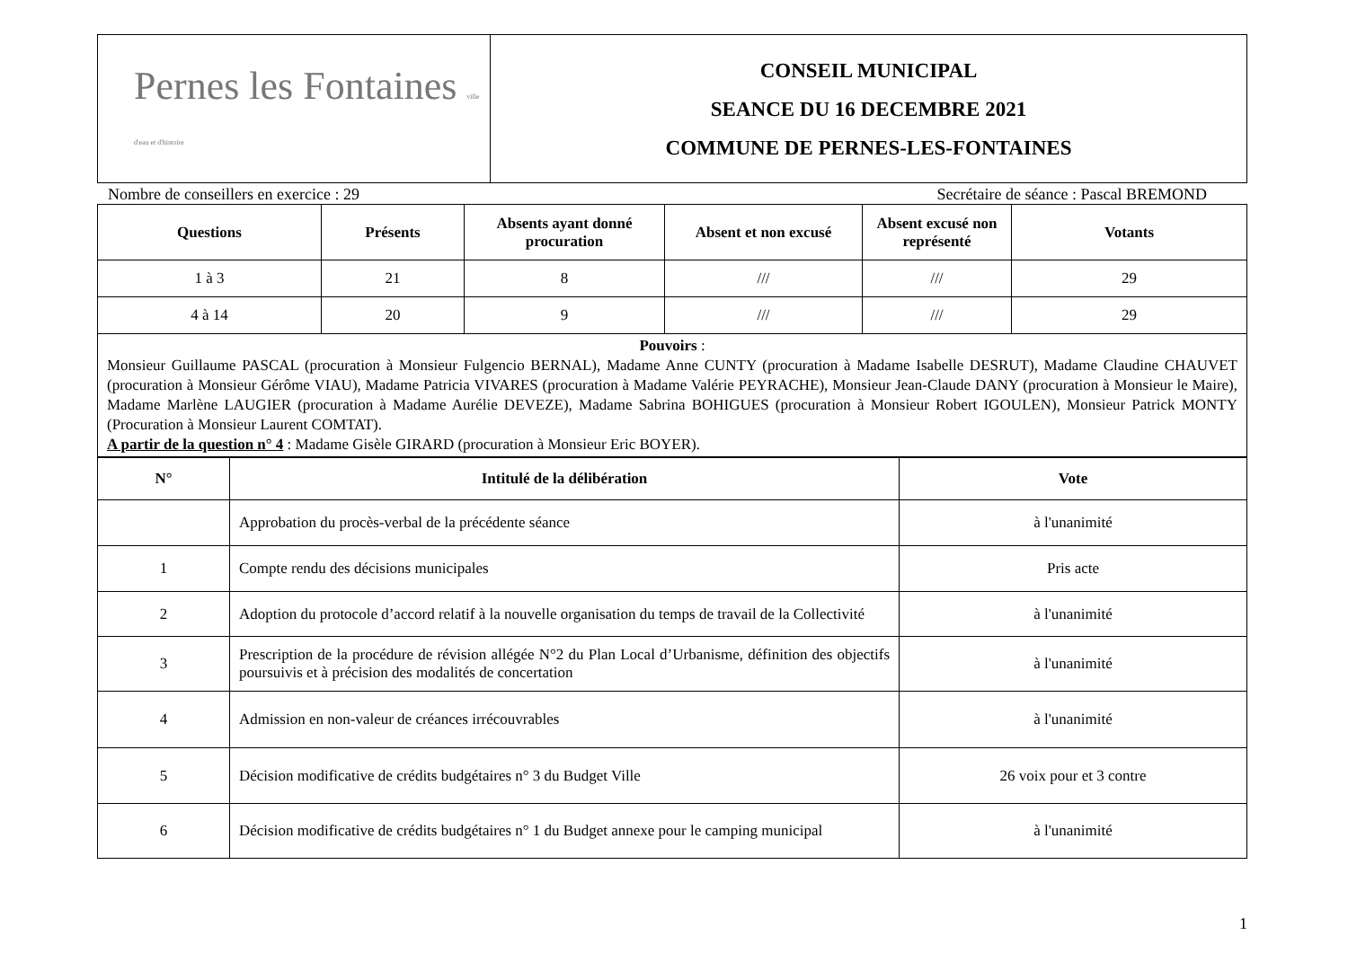| Pernes les Fontaines ville d'eau et d'histoire | CONSEIL MUNICIPAL SEANCE DU 16 DECEMBRE 2021 COMMUNE DE PERNES-LES-FONTAINES |
Nombre de conseillers en exercice : 29 Secrétaire de séance : Pascal BREMOND
| Questions | Présents | Absents ayant donné procuration | Absent et non excusé | Absent excusé non représenté | Votants |
| --- | --- | --- | --- | --- | --- |
| 1 à 3 | 21 | 8 | /// | /// | 29 |
| 4 à 14 | 20 | 9 | /// | /// | 29 |
| Pouvoirs : Monsieur Guillaume PASCAL (procuration à Monsieur Fulgencio BERNAL), Madame Anne CUNTY (procuration à Madame Isabelle DESRUT), Madame Claudine CHAUVET (procuration à Monsieur Gérôme VIAU), Madame Patricia VIVARES (procuration à Madame Valérie PEYRACHE), Monsieur Jean-Claude DANY (procuration à Monsieur le Maire), Madame Marlène LAUGIER (procuration à Madame Aurélie DEVEZE), Madame Sabrina BOHIGUES (procuration à Monsieur Robert IGOULEN), Monsieur Patrick MONTY (Procuration à Monsieur Laurent COMTAT). A partir de la question n° 4 : Madame Gisèle GIRARD (procuration à Monsieur Eric BOYER). | | | | | |
| N° | Intitulé de la délibération | Vote |
| --- | --- | --- |
| | Approbation du procès-verbal de la précédente séance | à l'unanimité |
| 1 | Compte rendu des décisions municipales | Pris acte |
| 2 | Adoption du protocole d’accord relatif à la nouvelle organisation du temps de travail de la Collectivité | à l'unanimité |
| 3 | Prescription de la procédure de révision allégée N°2 du Plan Local d’Urbanisme, définition des objectifs poursuivis et à précision des modalités de concertation | à l'unanimité |
| 4 | Admission en non-valeur de créances irrécouvrables | à l'unanimité |
| 5 | Décision modificative de crédits budgétaires n° 3 du Budget Ville | 26 voix pour et 3 contre |
| 6 | Décision modificative de crédits budgétaires n° 1 du Budget annexe pour le camping municipal | à l'unanimité |
1